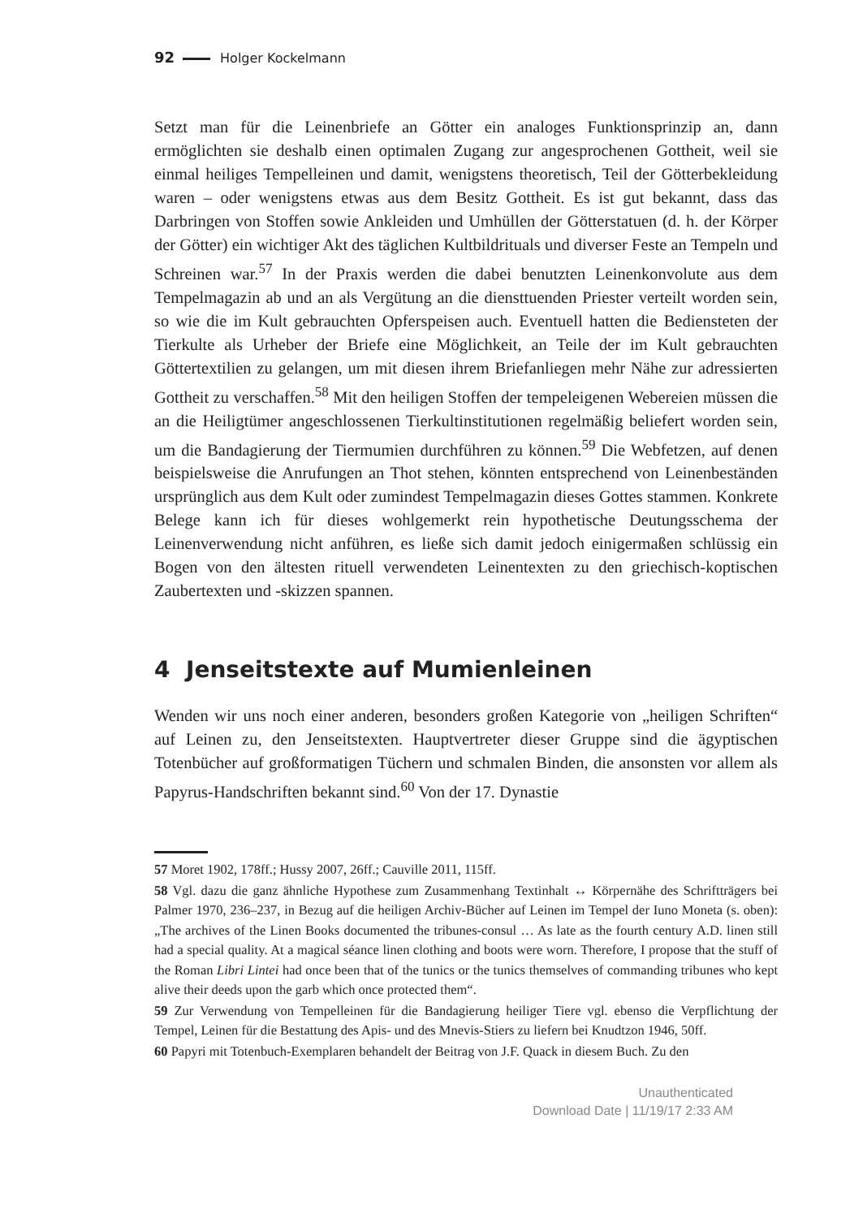92 Holger Kockelmann
Setzt man für die Leinenbriefe an Götter ein analoges Funktionsprinzip an, dann ermöglichten sie deshalb einen optimalen Zugang zur angesprochenen Gottheit, weil sie einmal heiliges Tempelleinen und damit, wenigstens theoretisch, Teil der Götterbekleidung waren – oder wenigstens etwas aus dem Besitz Gottheit. Es ist gut bekannt, dass das Darbringen von Stoffen sowie Ankleiden und Umhüllen der Götterstatuen (d. h. der Körper der Götter) ein wichtiger Akt des täglichen Kultbildrituals und diverser Feste an Tempeln und Schreinen war.<sup>57</sup> In der Praxis werden die dabei benutzten Leinenkonvolute aus dem Tempelmagazin ab und an als Vergütung an die diensttuenden Priester verteilt worden sein, so wie die im Kult gebrauchten Opferspeisen auch. Eventuell hatten die Bediensteten der Tierkulte als Urheber der Briefe eine Möglichkeit, an Teile der im Kult gebrauchten Göttertextilien zu gelangen, um mit diesen ihrem Briefanliegen mehr Nähe zur adressierten Gottheit zu verschaffen.<sup>58</sup> Mit den heiligen Stoffen der tempeleigenen Webereien müssen die an die Heiligtümer angeschlossenen Tierkultinstitutionen regelmäßig beliefert worden sein, um die Bandagierung der Tiermumien durchführen zu können.<sup>59</sup> Die Webfetzen, auf denen beispielsweise die Anrufungen an Thot stehen, könnten entsprechend von Leinenbeständen ursprünglich aus dem Kult oder zumindest Tempelmagazin dieses Gottes stammen. Konkrete Belege kann ich für dieses wohlgemerkt rein hypothetische Deutungsschema der Leinenverwendung nicht anführen, es ließe sich damit jedoch einigermaßen schlüssig ein Bogen von den ältesten rituell verwendeten Leinentexten zu den griechisch-koptischen Zaubertexten und -skizzen spannen.
4 Jenseitstexte auf Mumienleinen
Wenden wir uns noch einer anderen, besonders großen Kategorie von „heiligen Schriften“ auf Leinen zu, den Jenseitstexten. Hauptvertreter dieser Gruppe sind die ägyptischen Totenbücher auf großformatigen Tüchern und schmalen Binden, die ansonsten vor allem als Papyrus-Handschriften bekannt sind.<sup>60</sup> Von der 17. Dynastie
57 Moret 1902, 178ff.; Hussy 2007, 26ff.; Cauville 2011, 115ff.
58 Vgl. dazu die ganz ähnliche Hypothese zum Zusammenhang Textinhalt ↔ Körpernähe des Schriftträgers bei Palmer 1970, 236–237, in Bezug auf die heiligen Archiv-Bücher auf Leinen im Tempel der Iuno Moneta (s. oben): „The archives of the Linen Books documented the tribunes-consul … As late as the fourth century A.D. linen still had a special quality. At a magical séance linen clothing and boots were worn. Therefore, I propose that the stuff of the Roman Libri Lintei had once been that of the tunics or the tunics themselves of commanding tribunes who kept alive their deeds upon the garb which once protected them“.
59 Zur Verwendung von Tempelleinen für die Bandagierung heiliger Tiere vgl. ebenso die Verpflichtung der Tempel, Leinen für die Bestattung des Apis- und des Mnevis-Stiers zu liefern bei Knudtzon 1946, 50ff.
60 Papyri mit Totenbuch-Exemplaren behandelt der Beitrag von J.F. Quack in diesem Buch. Zu den
Unauthenticated
Download Date | 11/19/17 2:33 AM